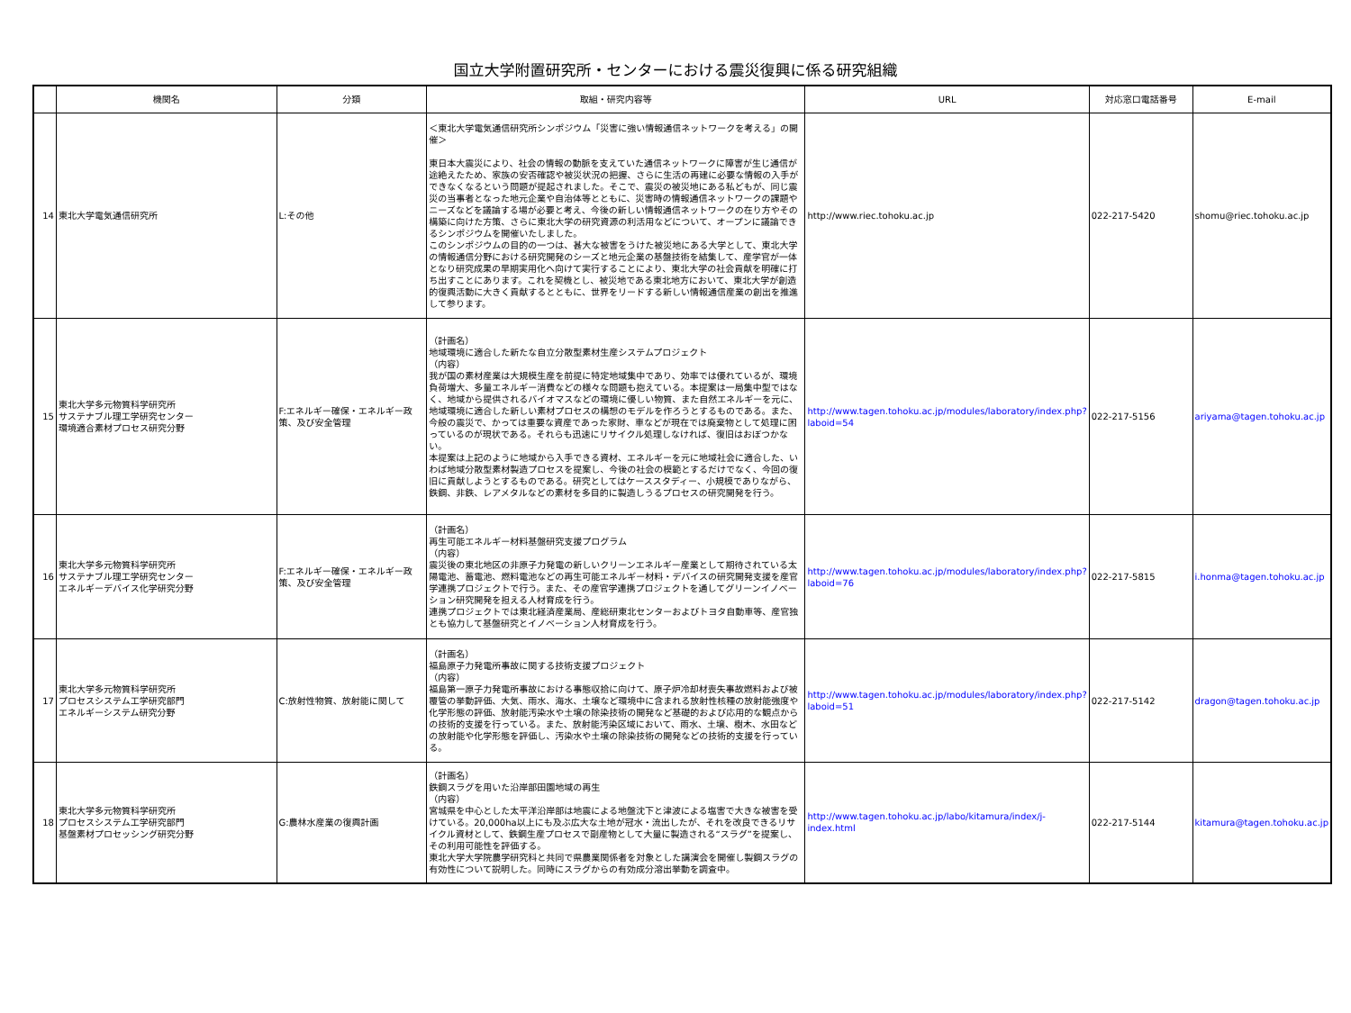国立大学附置研究所・センターにおける震災復興に係る研究組織
| | 機関名 | 分類 | 取組・研究内容等 | URL | 対応窓口電話番号 | E-mail |
| --- | --- | --- | --- | --- | --- | --- |
| 14 | 東北大学電気通信研究所 | L:その他 | ＜東北大学電気通信研究所シンポジウム「災害に強い情報通信ネットワークを考える」の開催＞ 東日本大震災により、社会の情報の動脈を支えていた通信ネットワークに障害が生じ通信が途絶えたため、家族の安否確認や被災状況の把握、さらに生活の再建に必要な情報の入手ができなくなるという問題が提起されました。そこで、震災の被災地にある私どもが、同じ震災の当事者となった地元企業や自治体等とともに、災害時の情報通信ネットワークの課題やニーズなどを議論する場が必要と考え、今後の新しい情報通信ネットワークの在り方やその構築に向けた方策、さらに東北大学の研究資源の利活用などについて、オープンに議論できるシンポジウムを開催いたしました。 このシンポジウムの目的の一つは、甚大な被害をうけた被災地にある大学として、東北大学の情報通信分野における研究開発のシーズと地元企業の基盤技術を結集して、産学官が一体となり研究成果の早期実用化へ向けて実行することにより、東北大学の社会貢献を明確に打ち出すことにあります。これを契機とし、被災地である東北地方において、東北大学が創造的復興活動に大きく貢献するとともに、世界をリードする新しい情報通信産業の創出を推進して参ります。 | http://www.riec.tohoku.ac.jp | 022-217-5420 | shomu@riec.tohoku.ac.jp |
| 15 | 東北大学多元物質科学研究所 サステナブル理工学研究センター 環境適合素材プロセス研究分野 | F:エネルギー確保・エネルギー政策、及び安全管理 | （計画名） 地域環境に適合した新たな自立分散型素材生産システムプロジェクト （内容） 我が国の素材産業は大規模生産を前提に特定地域集中であり、効率では優れているが、環境負荷増大、多量エネルギー消費などの様々な問題も抱えている。本提案は一局集中型ではなく、地域から提供されるバイオマスなどの環境に優しい物質、また自然エネルギーを元に、地域環境に適合した新しい素材プロセスの構想のモデルを作ろうとするものである。また、今般の震災で、かっては重要な資産であった家財、車などが現在では廃棄物として処理に困っているのが現状である。それらも迅速にリサイクル処理しなければ、復旧はおぼつかない。 本提案は上記のように地域から入手できる資材、エネルギーを元に地域社会に適合した、いわば地域分散型素材製造プロセスを提案し、今後の社会の模範とするだけでなく、今回の復旧に貢献しようとするものである。研究としてはケーススタディー、小規模でありながら、鉄鋼、非鉄、レアメタルなどの素材を多目的に製造しうるプロセスの研究開発を行う。 | http://www.tagen.tohoku.ac.jp/modules/laboratory/index.php?laboid=54 | 022-217-5156 | ariyama@tagen.tohoku.ac.jp |
| 16 | 東北大学多元物質科学研究所 サステナブル理工学研究センター エネルギーデバイス化学研究分野 | F:エネルギー確保・エネルギー政策、及び安全管理 | （計画名） 再生可能エネルギー材料基盤研究支援プログラム （内容） 震災後の東北地区の非原子力発電の新しいクリーンエネルギー産業として期待されている太陽電池、蓄電池、燃料電池などの再生可能エネルギー材料・デバイスの研究開発支援を産官学連携プロジェクトで行う。また、その産官学連携プロジェクトを通してグリーンイノベーション研究開発を担える人材育成を行う。 連携プロジェクトでは東北経済産業局、産総研東北センターおよびトヨタ自動車等、産官独とも協力して基盤研究とイノベーション人材育成を行う。 | http://www.tagen.tohoku.ac.jp/modules/laboratory/index.php?laboid=76 | 022-217-5815 | i.honma@tagen.tohoku.ac.jp |
| 17 | 東北大学多元物質科学研究所 プロセスシステム工学研究部門 エネルギーシステム研究分野 | C:放射性物質、放射能に関して | （計画名） 福島原子力発電所事故に関する技術支援プロジェクト （内容） 福島第一原子力発電所事故における事態収拾に向けて、原子炉冷却材喪失事故燃料および被覆管の挙動評価、大気、雨水、海水、土壌など環境中に含まれる放射性核種の放射能強度や化学形態の評価、放射能汚染水や土壌の除染技術の開発など基礎的および応用的な観点からの技術的支援を行っている。また、放射能汚染区域において、雨水、土壌、樹木、水田などの放射能や化学形態を評価し、汚染水や土壌の除染技術の開発などの技術的支援を行っている。 | http://www.tagen.tohoku.ac.jp/modules/laboratory/index.php?laboid=51 | 022-217-5142 | dragon@tagen.tohoku.ac.jp |
| 18 | 東北大学多元物質科学研究所 プロセスシステム工学研究部門 基盤素材プロセッシング研究分野 | G:農林水産業の復興計画 | （計画名） 鉄鋼スラグを用いた沿岸部田園地域の再生 （内容） 宮城県を中心とした太平洋沿岸部は地震による地盤沈下と津波による塩害で大きな被害を受けている。20,000ha以上にも及ぶ広大な土地が冠水・流出したが、それを改良できるリサイクル資材として、鉄鋼生産プロセスで副産物として大量に製造される“スラグ”を提案し、その利用可能性を評価する。 東北大学大学院農学研究科と共同で県農業関係者を対象とした講演会を開催し製鋼スラグの有効性について説明した。同時にスラグからの有効成分溶出挙動を調査中。 | http://www.tagen.tohoku.ac.jp/labo/kitamura/index/j-index.html | 022-217-5144 | kitamura@tagen.tohoku.ac.jp |